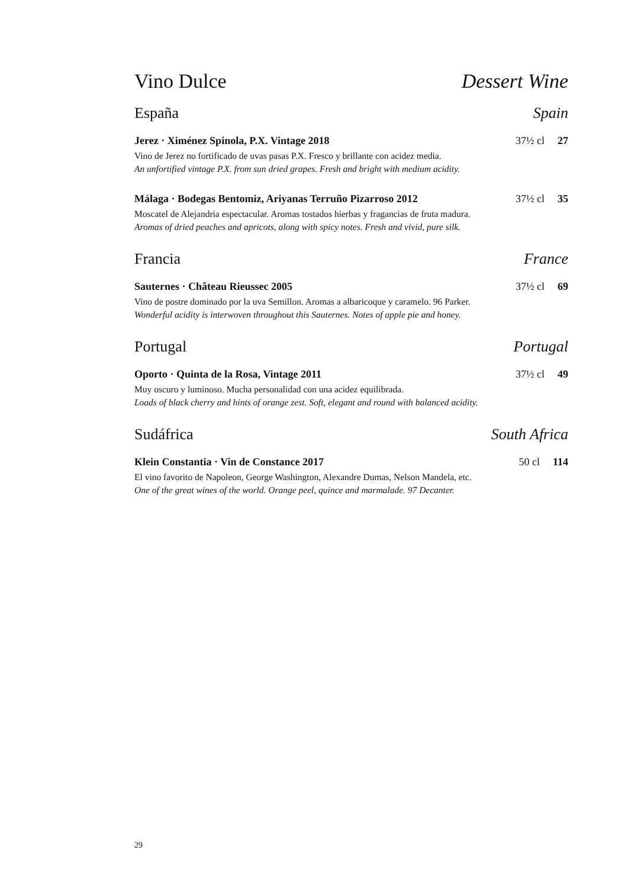Vino Dulce Dessert Wine
España Spain
Jerez · Ximénez Spinola, P.X. Vintage 2018 37½ cl 27
Vino de Jerez no fortificado de uvas pasas P.X. Fresco y brillante con acidez media.
An unfortified vintage P.X. from sun dried grapes. Fresh and bright with medium acidity.
Málaga · Bodegas Bentomiz, Ariyanas Terruño Pizarroso 2012 37½ cl 35
Moscatel de Alejandria espectacular. Aromas tostados hierbas y fragancias de fruta madura.
Aromas of dried peaches and apricots, along with spicy notes. Fresh and vivid, pure silk.
Francia France
Sauternes · Château Rieussec 2005 37½ cl 69
Vino de postre dominado por la uva Semillon. Aromas a albaricoque y caramelo. 96 Parker.
Wonderful acidity is interwoven throughout this Sauternes. Notes of apple pie and honey.
Portugal Portugal
Oporto · Quinta de la Rosa, Vintage 2011 37½ cl 49
Muy oscuro y luminoso. Mucha personalidad con una acidez equilibrada.
Loads of black cherry and hints of orange zest. Soft, elegant and round with balanced acidity.
Sudáfrica South Africa
Klein Constantia · Vin de Constance 2017 50 cl 114
El vino favorito de Napoleon, George Washington, Alexandre Dumas, Nelson Mandela, etc.
One of the great wines of the world. Orange peel, quince and marmalade. 97 Decanter.
29